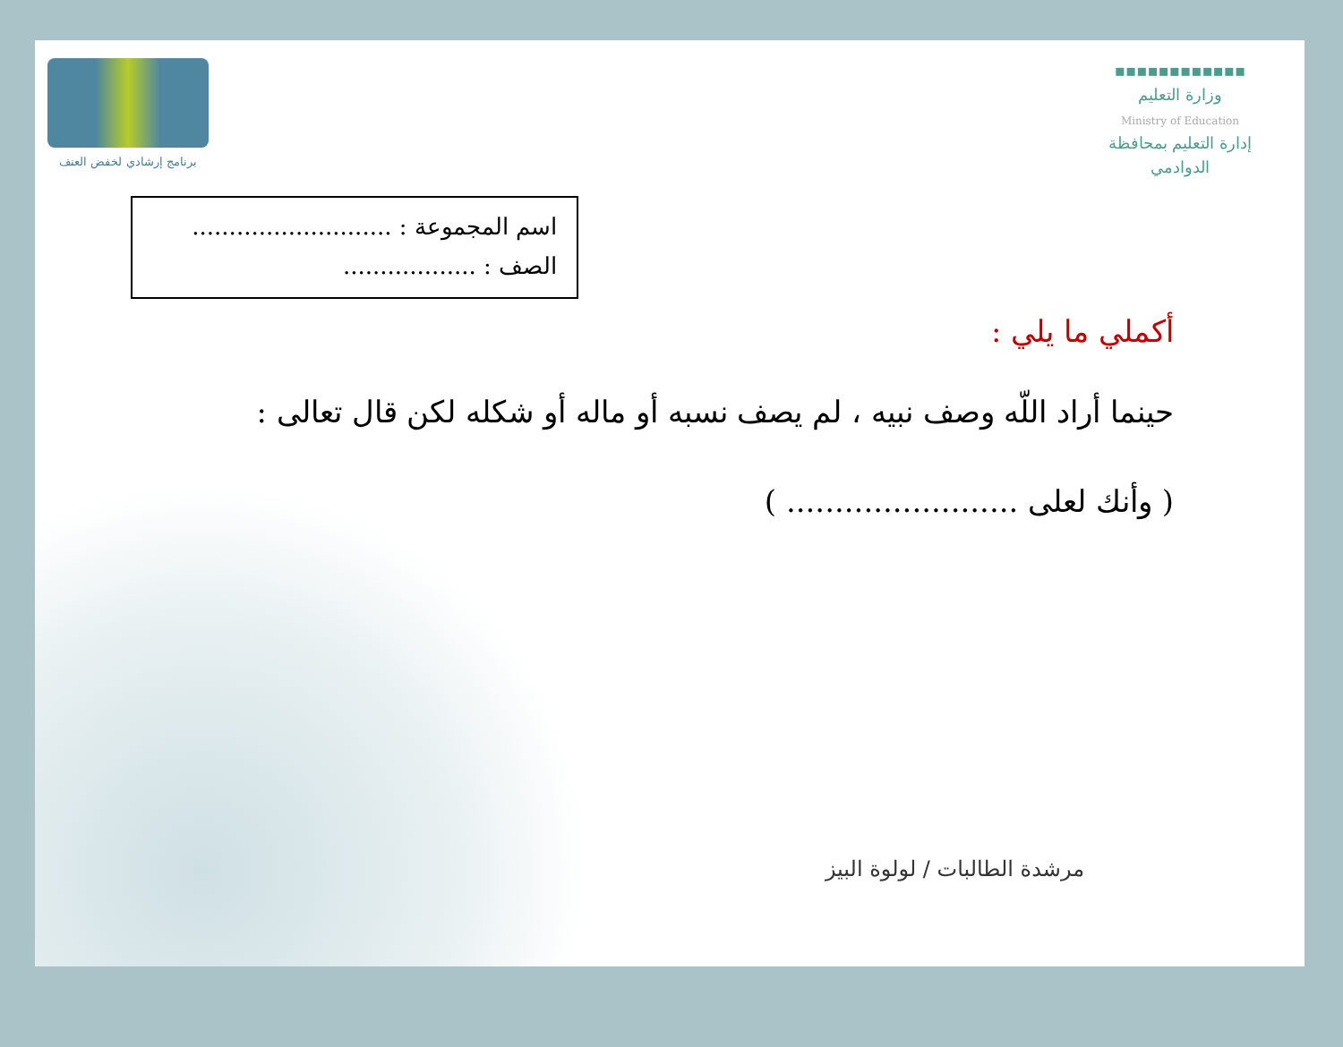برنامج إرشادي لخفض العنف
▪▪▪▪▪▪▪▪▪▪▪▪
وزارة التعليم
Ministry of Education
إدارة التعليم بمحافظة
الدوادمي
اسم المجموعة : ...........................
الصف : ..................
أكملي ما يلي :
حينما أراد اللّه وصف نبيه ، لم يصف نسبه أو ماله أو شكله لكن قال تعالى :
( وأنك لعلى ........................ )
مرشدة الطالبات / لولوة البيز